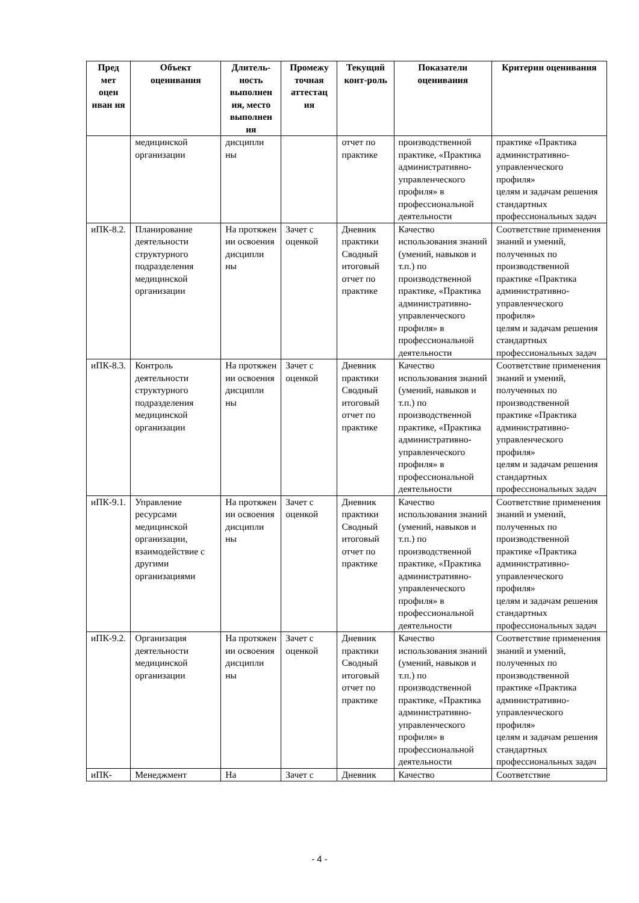| Пред мет оцен иван ия | Объект оценивания | Длитель-ность выполнен ия, место выполнен ия | Промежу точная аттестац ия | Текущий конт-роль | Показатели оценивания | Критерии оценивания |
| --- | --- | --- | --- | --- | --- | --- |
| | медицинской организации | дисципли ны | | отчет по практике | производственной практике, «Практика административно-управленческого профиля» в профессиональной деятельности | практике «Практика административно-управленческого профиля» целям и задачам решения стандартных профессиональных задач |
| иПК-8.2. | Планирование деятельности структурного подразделения медицинской организации | На протяжен ии освоения дисципли ны | Зачет с оценкой | Дневник практики Сводный итоговый отчет по практике | Качество использования знаний (умений, навыков и т.п.) по производственной практике, «Практика административно-управленческого профиля» в профессиональной деятельности | Соответствие применения знаний и умений, полученных по производственной практике «Практика административно-управленческого профиля» целям и задачам решения стандартных профессиональных задач |
| иПК-8.3. | Контроль деятельности структурного подразделения медицинской организации | На протяжен ии освоения дисципли ны | Зачет с оценкой | Дневник практики Сводный итоговый отчет по практике | Качество использования знаний (умений, навыков и т.п.) по производственной практике, «Практика административно-управленческого профиля» в профессиональной деятельности | Соответствие применения знаний и умений, полученных по производственной практике «Практика административно-управленческого профиля» целям и задачам решения стандартных профессиональных задач |
| иПК-9.1. | Управление ресурсами медицинской организации, взаимодействие с другими организациями | На протяжен ии освоения дисципли ны | Зачет с оценкой | Дневник практики Сводный итоговый отчет по практике | Качество использования знаний (умений, навыков и т.п.) по производственной практике, «Практика административно-управленческого профиля» в профессиональной деятельности | Соответствие применения знаний и умений, полученных по производственной практике «Практика административно-управленческого профиля» целям и задачам решения стандартных профессиональных задач |
| иПК-9.2. | Организация деятельности медицинской организации | На протяжен ии освоения дисципли ны | Зачет с оценкой | Дневник практики Сводный итоговый отчет по практике | Качество использования знаний (умений, навыков и т.п.) по производственной практике, «Практика административно-управленческого профиля» в профессиональной деятельности | Соответствие применения знаний и умений, полученных по производственной практике «Практика административно-управленческого профиля» целям и задачам решения стандартных профессиональных задач |
| иПК- | Менеджмент | На | Зачет с | Дневник | Качество | Соответствие |
- 4 -